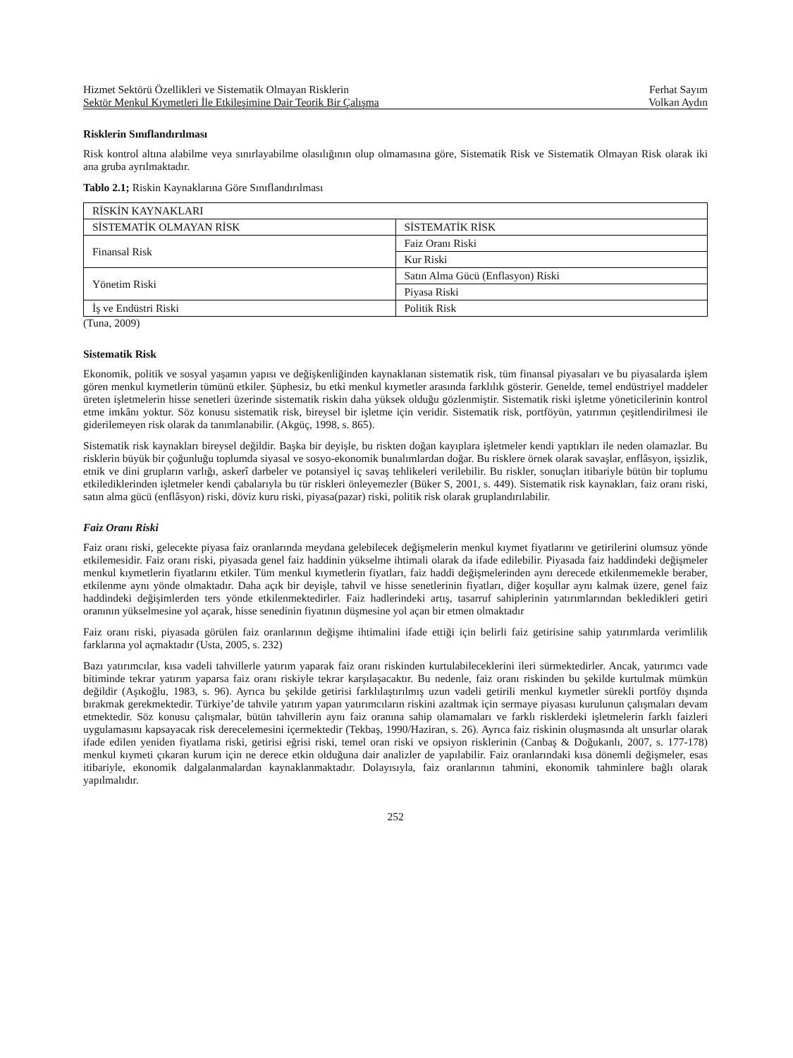Hizmet Sektörü Özellikleri ve Sistematik Olmayan Risklerin Ferhat Sayım
Sektör Menkul Kıymetleri İle Etkileşimine Dair Teorik Bir Çalışma Volkan Aydın
Risklerin Sınıflandırılması
Risk kontrol altına alabilme veya sınırlayabilme olasılığının olup olmamasına göre, Sistematik Risk ve Sistematik Olmayan Risk olarak iki ana gruba ayrılmaktadır.
Tablo 2.1; Riskin Kaynaklarına Göre Sınıflandırılması
| RİSKİN KAYNAKLARI | |
| SİSTEMATİK OLMAYAN RİSK | SİSTEMATİK RİSK |
| Finansal Risk | Faiz Oranı Riski |
| | Kur Riski |
| Yönetim Riski | Satın Alma Gücü (Enflasyon) Riski |
| | Piyasa Riski |
| İş ve Endüstri Riski | Politik Risk |
(Tuna, 2009)
Sistematik Risk
Ekonomik, politik ve sosyal yaşamın yapısı ve değişkenliğinden kaynaklanan sistematik risk, tüm finansal piyasaları ve bu piyasalarda işlem gören menkul kıymetlerin tümünü etkiler. Şüphesiz, bu etki menkul kıymetler arasında farklılık gösterir. Genelde, temel endüstriyel maddeler üreten işletmelerin hisse senetleri üzerinde sistematik riskin daha yüksek olduğu gözlenmiştir. Sistematik riski işletme yöneticilerinin kontrol etme imkânı yoktur. Söz konusu sistematik risk, bireysel bir işletme için veridir. Sistematik risk, portföyün, yatırımın çeşitlendirilmesi ile giderilemeyen risk olarak da tanımlanabilir. (Akgüç, 1998, s. 865).
Sistematik risk kaynakları bireysel değildir. Başka bir deyişle, bu riskten doğan kayıplara işletmeler kendi yaptıkları ile neden olamazlar. Bu risklerin büyük bir çoğunluğu toplumda siyasal ve sosyo-ekonomik bunalımlardan doğar. Bu risklere örnek olarak savaşlar, enflâsyon, işsizlik, etnik ve dini grupların varlığı, askerî darbeler ve potansiyel iç savaş tehlikeleri verilebilir. Bu riskler, sonuçları itibariyle bütün bir toplumu etkilediklerinden işletmeler kendi çabalarıyla bu tür riskleri önleyemezler (Büker S, 2001, s. 449). Sistematik risk kaynakları, faiz oranı riski, satın alma gücü (enflâsyon) riski, döviz kuru riski, piyasa(pazar) riski, politik risk olarak gruplandırılabilir.
Faiz Oranı Riski
Faiz oranı riski, gelecekte piyasa faiz oranlarında meydana gelebilecek değişmelerin menkul kıymet fiyatlarını ve getirilerini olumsuz yönde etkilemesidir. Faiz oranı riski, piyasada genel faiz haddinin yükselme ihtimali olarak da ifade edilebilir. Piyasada faiz haddindeki değişmeler menkul kıymetlerin fiyatlarını etkiler. Tüm menkul kıymetlerin fiyatları, faiz haddi değişmelerinden aynı derecede etkilenmemekle beraber, etkilenme aynı yönde olmaktadır. Daha açık bir deyişle, tahvil ve hisse senetlerinin fiyatları, diğer koşullar aynı kalmak üzere, genel faiz haddindeki değişimlerden ters yönde etkilenmektedirler. Faiz hadlerindeki artış, tasarruf sahiplerinin yatırımlarından bekledikleri getiri oranının yükselmesine yol açarak, hisse senedinin fiyatının düşmesine yol açan bir etmen olmaktadır
Faiz oranı riski, piyasada görülen faiz oranlarının değişme ihtimalini ifade ettiği için belirli faiz getirisine sahip yatırımlarda verimlilik farklarına yol açmaktadır (Usta, 2005, s. 232)
Bazı yatırımcılar, kısa vadeli tahvillerle yatırım yaparak faiz oranı riskinden kurtulabileceklerini ileri sürmektedirler. Ancak, yatırımcı vade bitiminde tekrar yatırım yaparsa faiz oranı riskiyle tekrar karşılaşacaktır. Bu nedenle, faiz oranı riskinden bu şekilde kurtulmak mümkün değildir (Aşıkoğlu, 1983, s. 96). Ayrıca bu şekilde getirisi farklılaştırılmış uzun vadeli getirili menkul kıymetler sürekli portföy dışında bırakmak gerekmektedir. Türkiye’de tahvile yatırım yapan yatırımcıların riskini azaltmak için sermaye piyasası kurulunun çalışmaları devam etmektedir. Söz konusu çalışmalar, bütün tahvillerin aynı faiz oranına sahip olamamaları ve farklı risklerdeki işletmelerin farklı faizleri uygulamasını kapsayacak risk derecelemesini içermektedir (Tekbaş, 1990/Haziran, s. 26). Ayrıca faiz riskinin oluşmasında alt unsurlar olarak ifade edilen yeniden fiyatlama riski, getirisi eğrisi riski, temel oran riski ve opsiyon risklerinin (Canbaş & Doğukanlı, 2007, s. 177-178) menkul kıymeti çıkaran kurum için ne derece etkin olduğuna dair analizler de yapılabilir. Faiz oranlarındaki kısa dönemli değişmeler, esas itibariyle, ekonomik dalgalanmalardan kaynaklanmaktadır. Dolayısıyla, faiz oranlarının tahmini, ekonomik tahminlere bağlı olarak yapılmalıdır.
252